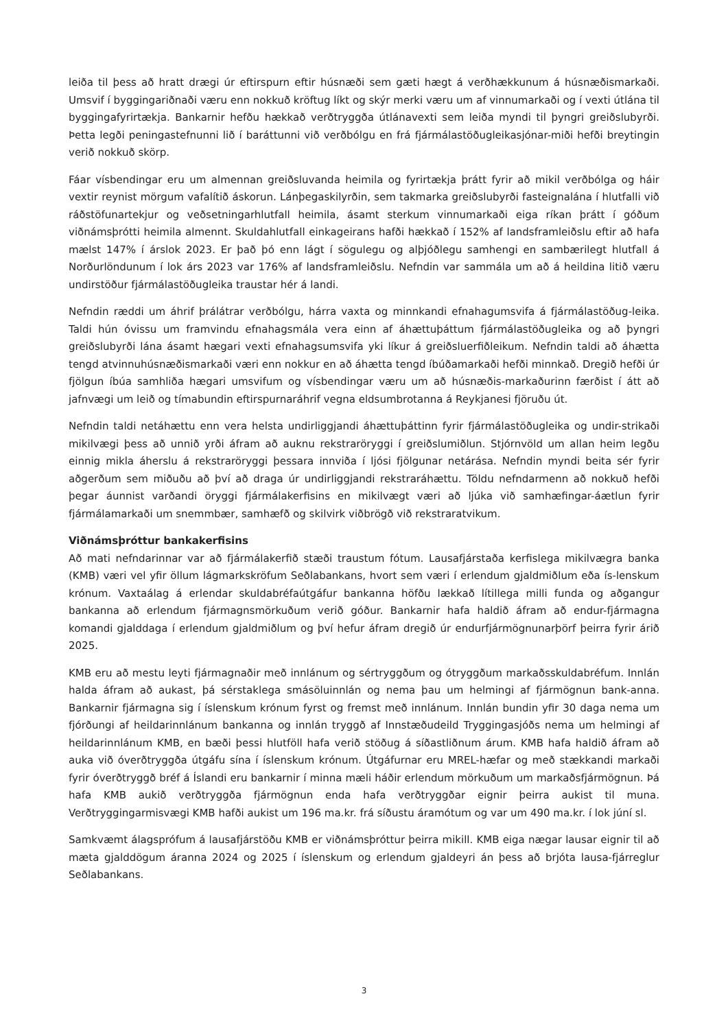leiða til þess að hratt drægi úr eftirspurn eftir húsnæði sem gæti hægt á verðhækkunum á húsnæðismarkaði. Umsvif í byggingariðnaði væru enn nokkuð kröftug líkt og skýr merki væru um af vinnumarkaði og í vexti útlána til byggingafyrirtækja. Bankarnir hefðu hækkað verðtryggða útlánavexti sem leiða myndi til þyngri greiðslubyrði. Þetta legði peningastefnunni lið í baráttunni við verðbólgu en frá fjármálastöðugleikasjónar-miði hefði breytingin verið nokkuð skörp.
Fáar vísbendingar eru um almennan greiðsluvanda heimila og fyrirtækja þrátt fyrir að mikil verðbólga og háir vextir reynist mörgum vafalítið áskorun. Lánþegaskilyrðin, sem takmarka greiðslubyrði fasteignalána í hlutfalli við ráðstöfunartekjur og veðsetningarhlutfall heimila, ásamt sterkum vinnumarkaði eiga ríkan þrátt í góðum viðnámsþrótti heimila almennt. Skuldahlutfall einkageirans hafði hækkað í 152% af landsframleiðslu eftir að hafa mælst 147% í árslok 2023. Er það þó enn lágt í sögulegu og alþjóðlegu samhengi en sambærilegt hlutfall á Norðurlöndunum í lok árs 2023 var 176% af landsframleiðslu. Nefndin var sammála um að á heildina litið væru undirstöður fjármálastöðugleika traustar hér á landi.
Nefndin ræddi um áhrif þrálátrar verðbólgu, hárra vaxta og minnkandi efnahagumsvifa á fjármálastöðug-leika. Taldi hún óvissu um framvindu efnahagsmála vera einn af áhættuþáttum fjármálastöðugleika og að þyngri greiðslubyrði lána ásamt hægari vexti efnahagsumsvifa yki líkur á greiðsluerfiðleikum. Nefndin taldi að áhætta tengd atvinnuhúsnæðismarkaði væri enn nokkur en að áhætta tengd íbúðamarkaði hefði minnkað. Dregið hefði úr fjölgun íbúa samhliða hægari umsvifum og vísbendingar væru um að húsnæðis-markaðurinn færðist í átt að jafnvægi um leið og tímabundin eftirspurnaráhrif vegna eldsumbrotanna á Reykjanesi fjöruðu út.
Nefndin taldi netáhættu enn vera helsta undirliggjandi áhættuþáttinn fyrir fjármálastöðugleika og undir-strikaði mikilvægi þess að unnið yrði áfram að auknu rekstraröryggi í greiðslumiðlun. Stjórnvöld um allan heim legðu einnig mikla áherslu á rekstraröryggi þessara innviða í ljósi fjölgunar netárása. Nefndin myndi beita sér fyrir aðgerðum sem miðuðu að því að draga úr undirliggjandi rekstraráhættu. Töldu nefndarmenn að nokkuð hefði þegar áunnist varðandi öryggi fjármálakerfisins en mikilvægt væri að ljúka við samhæfingar-áætlun fyrir fjármálamarkaði um snemmbær, samhæfð og skilvirk viðbrögð við rekstraratvikum.
Viðnámsþróttur bankakerfisins
Að mati nefndarinnar var að fjármálakerfið stæði traustum fótum. Lausafjárstaða kerfislega mikilvægra banka (KMB) væri vel yfir öllum lágmarkskröfum Seðlabankans, hvort sem væri í erlendum gjaldmiðlum eða ís-lenskum krónum. Vaxtaálag á erlendar skuldabréfaútgáfur bankanna höfðu lækkað lítillega milli funda og aðgangur bankanna að erlendum fjármagnsmörkuðum verið góður. Bankarnir hafa haldið áfram að endur-fjármagna komandi gjalddaga í erlendum gjaldmiðlum og því hefur áfram dregið úr endurfjármögnunarþörf þeirra fyrir árið 2025.
KMB eru að mestu leyti fjármagnaðir með innlánum og sértryggðum og ótryggðum markaðsskuldabréfum. Innlán halda áfram að aukast, þá sérstaklega smásöluinnlán og nema þau um helmingi af fjármögnun bank-anna. Bankarnir fjármagna sig í íslenskum krónum fyrst og fremst með innlánum. Innlán bundin yfir 30 daga nema um fjórðungi af heildarinnlánum bankanna og innlán tryggð af Innstæðudeild Tryggingasjóðs nema um helmingi af heildarinnlánum KMB, en bæði þessi hlutföll hafa verið stöðug á síðastliðnum árum. KMB hafa haldið áfram að auka við óverðtryggða útgáfu sína í íslenskum krónum. Útgáfurnar eru MREL-hæfar og með stækkandi markaði fyrir óverðtryggð bréf á Íslandi eru bankarnir í minna mæli háðir erlendum mörkuðum um markaðsfjármögnun. Þá hafa KMB aukið verðtryggða fjármögnun enda hafa verðtryggðar eignir þeirra aukist til muna. Verðtryggingarmisvægi KMB hafði aukist um 196 ma.kr. frá síðustu áramótum og var um 490 ma.kr. í lok júní sl.
Samkvæmt álagsprófum á lausafjárstöðu KMB er viðnámsþróttur þeirra mikill. KMB eiga nægar lausar eignir til að mæta gjalddögum áranna 2024 og 2025 í íslenskum og erlendum gjaldeyri án þess að brjóta lausa-fjárreglur Seðlabankans.
3